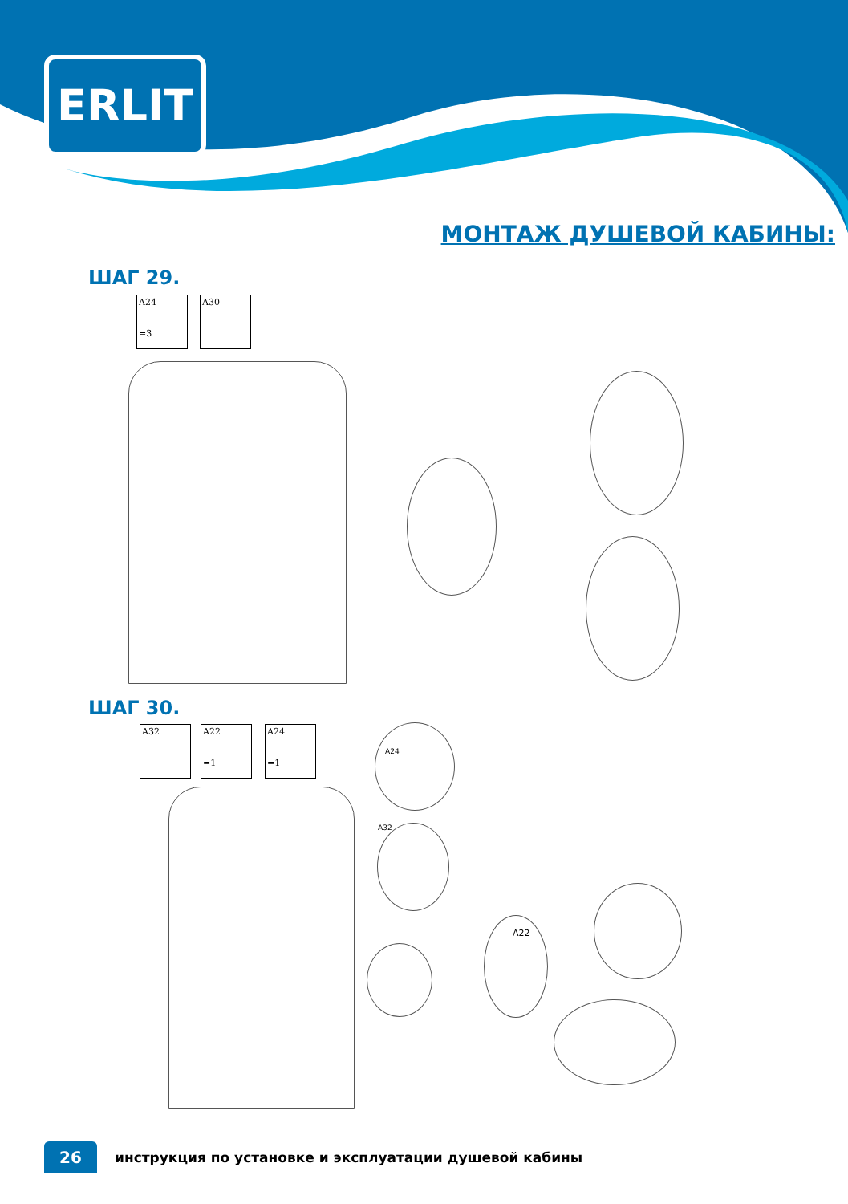ERLIT
МОНТАЖ ДУШЕВОЙ КАБИНЫ:
ШАГ 29.
A24
=3
A30
ШАГ 30.
A32
A22
=1
A24
=1
A24
A32
A22
26
инструкция по установке и эксплуатации душевой кабины